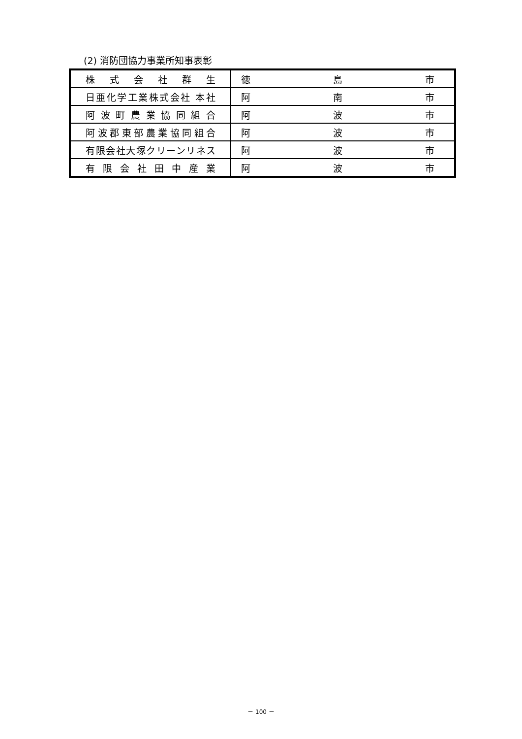(2) 消防団協力事業所知事表彰
| 株式会社群生 | 徳 島 市 |
| 日亜化学工業株式会社 本社 | 阿 南 市 |
| 阿波町農業協同組合 | 阿 波 市 |
| 阿波郡東部農業協同組合 | 阿 波 市 |
| 有限会社大塚クリーンリネス | 阿 波 市 |
| 有限会社田中産業 | 阿 波 市 |
－ 100 －